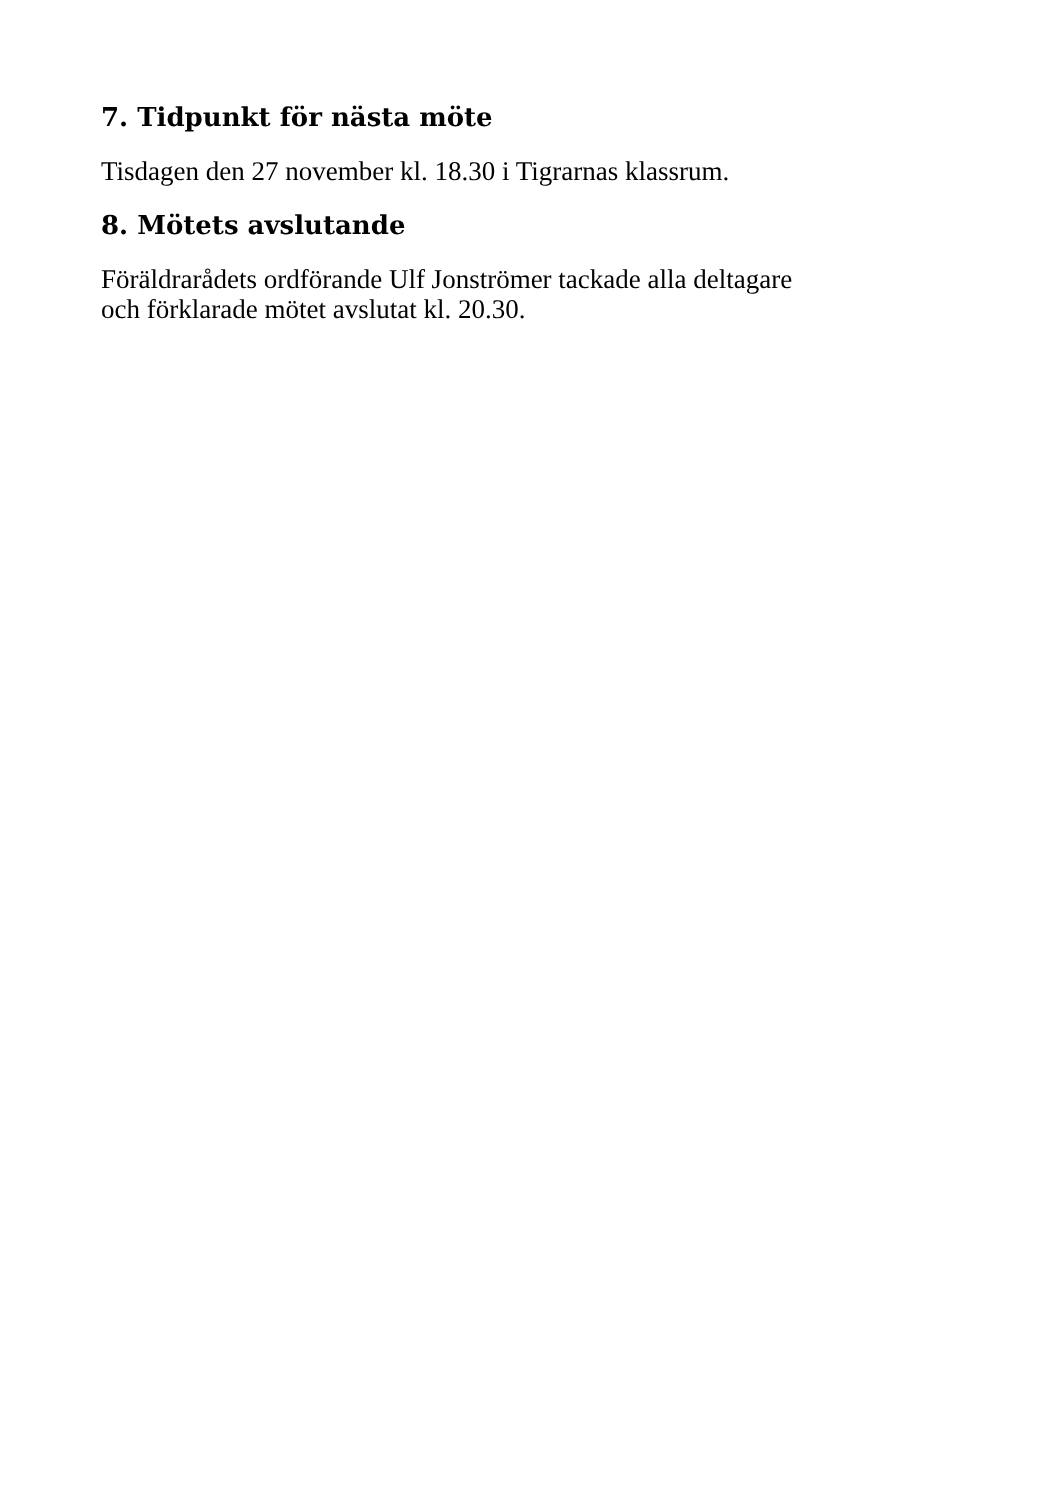7. Tidpunkt för nästa möte
Tisdagen den 27 november kl. 18.30 i Tigrarnas klassrum.
8. Mötets avslutande
Föräldrarådets ordförande Ulf Jonströmer tackade alla deltagare
och förklarade mötet avslutat kl. 20.30.